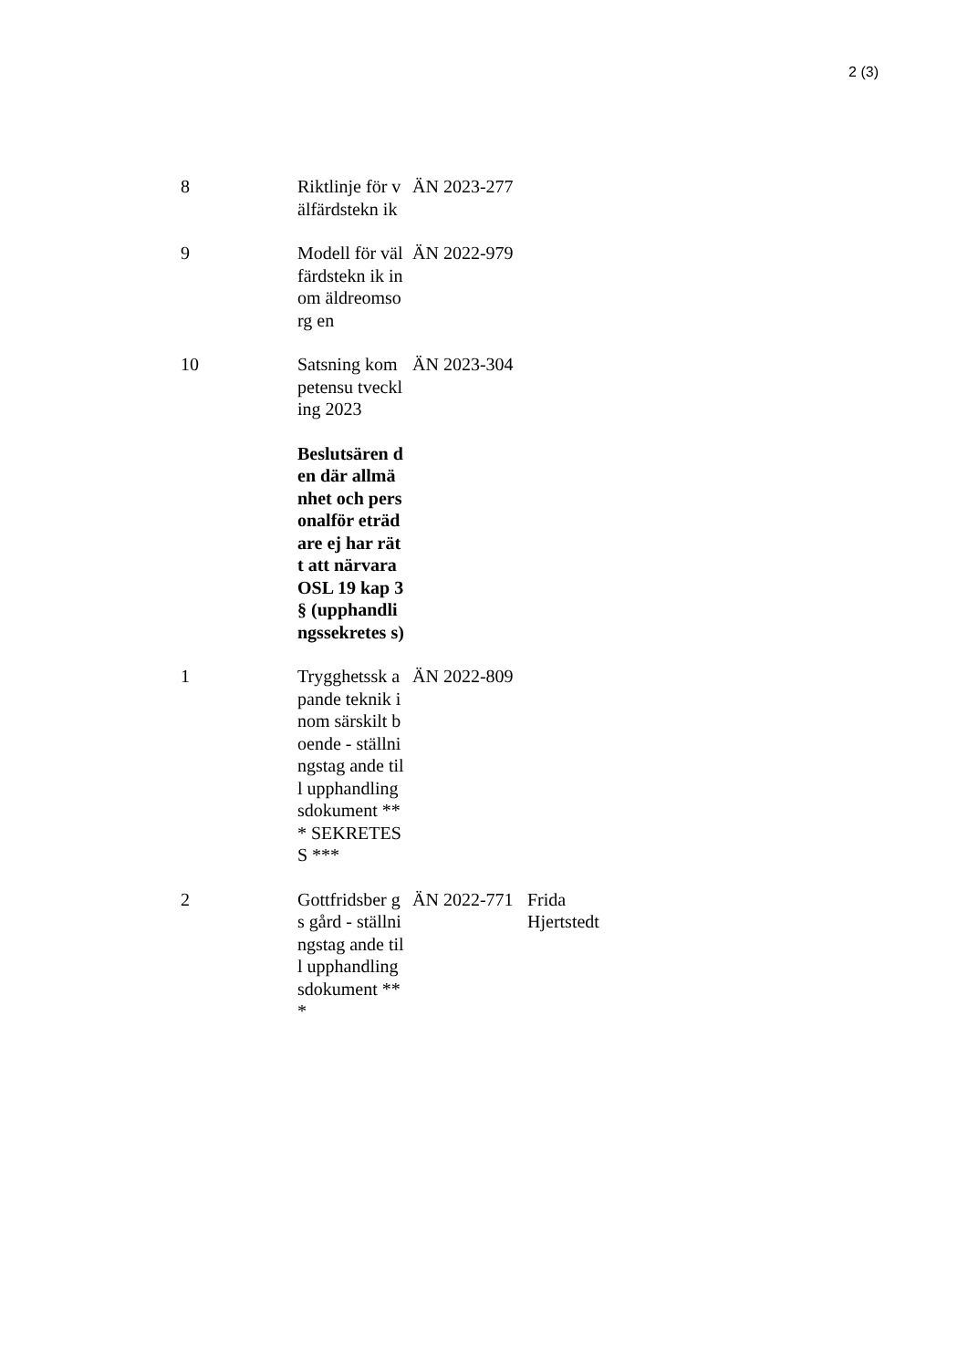2 (3)
| 8 | Riktlinje för välfärdstekn ik | ÄN 2023-277 | |
| 9 | Modell för välfärdstekn ik inom äldreomsorg en | ÄN 2022-979 | |
| 10 | Satsning kompetensu tveckling 2023 | ÄN 2023-304 | |
| | Beslutsären den där allmänhet och personalför eträdare ej har rätt att närvara OSL 19 kap 3 § (upphandli ngssekretes s) | | |
| 1 | Trygghetssk apande teknik inom särskilt boende - ställningstag ande till upphandling sdokument *** SEKRETES S *** | ÄN 2022-809 | |
| 2 | Gottfridsber gs gård - ställningstag ande till upphandling sdokument *** | ÄN 2022-771 | Frida Hjertstedt |